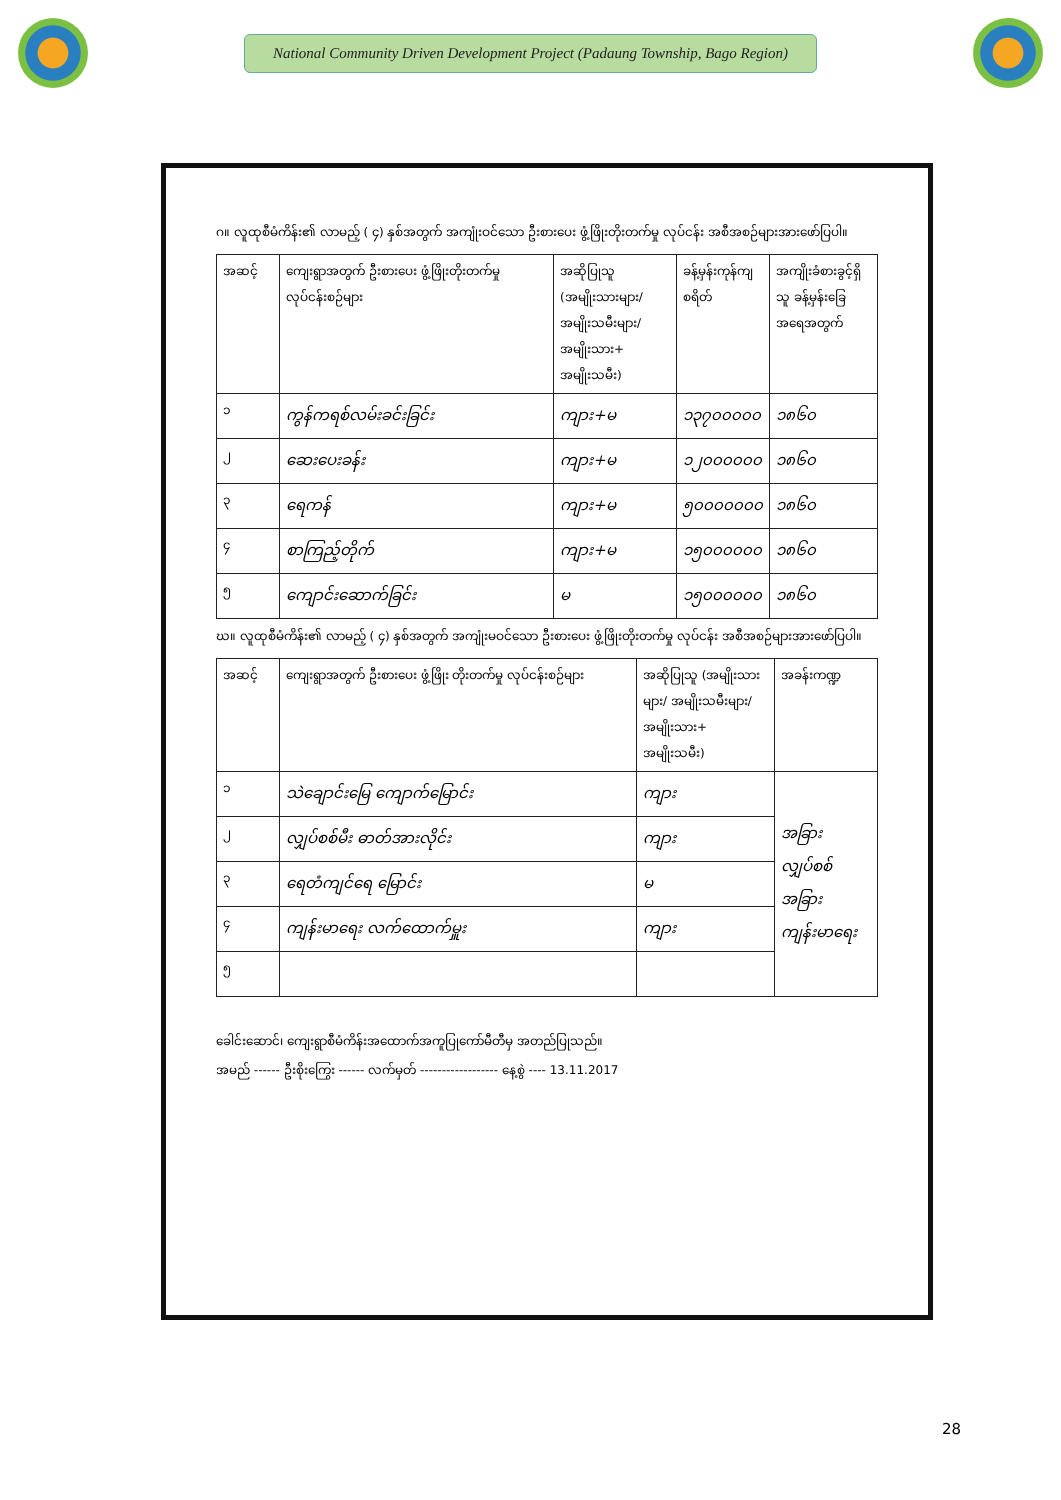National Community Driven Development Project (Padaung Township, Bago Region)
ဂ။ လူထုစီမံကိန်း၏ လာမည့် ( ၄) နှစ်အတွက် အကျုံးဝင်သော ဦးစားပေး ဖွံ့ဖြိုးတိုးတက်မှု လုပ်ငန်း အစီအစဉ်များအားဖော်ပြပါ။
| အဆင့် | ကျေးရွာအတွက် ဦးစားပေး ဖွံ့ဖြိုးတိုးတက်မှု လုပ်ငန်းစဉ်များ | အဆိုပြုသူ (အမျိုးသားများ/ အမျိုးသမီးများ/ အမျိုးသား+ အမျိုးသမီး) | ခန့်မှန်းကုန်ကျ စရိတ် | အကျိုးခံစားခွင့်ရှိသူ ခန့်မှန်းခြေ အရေအတွက် |
| --- | --- | --- | --- | --- |
| ၁ | ကွန်ကရစ်လမ်းခင်းခြင်း | ကျား+မ | ၁၃၇၀၀၀၀၀ | ၁၈၆၀ |
| ၂ | ဆေးပေးခန်း | ကျား+မ | ၁၂၀၀၀၀၀၀ | ၁၈၆၀ |
| ၃ | ရေကန် | ကျား+မ | ၅၀၀၀၀၀၀၀ | ၁၈၆၀ |
| ၄ | စာကြည့်တိုက် | ကျား+မ | ၁၅၀၀၀၀၀၀ | ၁၈၆၀ |
| ၅ | ကျောင်းဆောက်ခြင်း | မ | ၁၅၀၀၀၀၀၀ | ၁၈၆၀ |
ဃ။ လူထုစီမံကိန်း၏ လာမည့် ( ၄) နှစ်အတွက် အကျုံးမဝင်သော ဦးစားပေး ဖွံ့ဖြိုးတိုးတက်မှု လုပ်ငန်း အစီအစဉ်များအားဖော်ပြပါ။
| အဆင့် | ကျေးရွာအတွက် ဦးစားပေး ဖွံ့ဖြိုး တိုးတက်မှု လုပ်ငန်းစဉ်များ | အဆိုပြုသူ (အမျိုးသားများ/ အမျိုးသမီးများ/အမျိုးသား+ အမျိုးသမီး) | အခန်းကဏ္ဍ |
| --- | --- | --- | --- |
| ၁ | သဲချောင်းမြေ ကျောက်မြောင်း | ကျား | အခြား လျှပ်စစ် အခြား ကျန်းမာရေး |
| ၂ | လျှပ်စစ်မီး ဓာတ်အားလိုင်း | ကျား | |
| ၃ | ရေတံကျင်ရေ မြောင်း | မ | |
| ၄ | ကျန်းမာရေး လက်ထောက်မှူး | ကျား | |
| ၅ | | | |
ခေါင်းဆောင်၊ ကျေးရွာစီမံကိန်းအထောက်အကူပြုကော်မီတီမှ အတည်ပြုသည်။
အမည် ------ ဦးစိုးကြွေး ------ လက်မှတ် ------------------ နေ့စွဲ ---- 13.11.2017
28